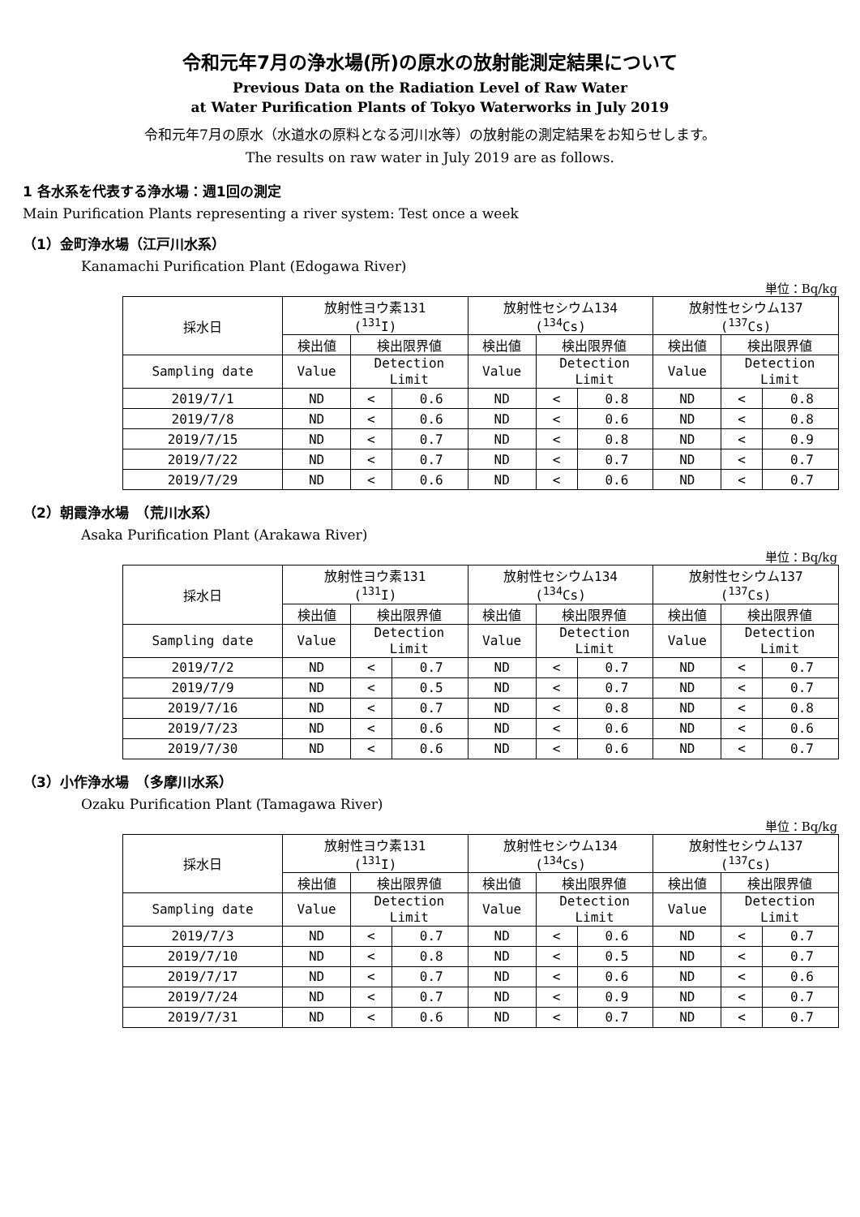令和元年7月の浄水場(所)の原水の放射能測定結果について
Previous Data on the Radiation Level of Raw Water
at Water Purification Plants of Tokyo Waterworks in July 2019
令和元年7月の原水（水道水の原料となる河川水等）の放射能の測定結果をお知らせします。
The results on raw water in July 2019 are as follows.
1 各水系を代表する浄水場：週1回の測定
Main Purification Plants representing a river system: Test once a week
（1）金町浄水場（江戸川水系）
Kanamachi Purification Plant (Edogawa River)
単位：Bq/kg
| 採水日 | 放射性ヨウ素131 (<sup>131</sup>I) | | | 放射性セシウム134 (<sup>134</sup>Cs) | | | 放射性セシウム137 (<sup>137</sup>Cs) | | |
| --- | --- | --- | --- | --- | --- | --- | --- | --- | --- |
| | 検出値 | 検出限界値 | | 検出値 | 検出限界値 | | 検出値 | 検出限界値 | |
| Sampling date | Value | Detection Limit | | Value | Detection Limit | | Value | Detection Limit | |
| 2019/7/1 | ND | < | 0.6 | ND | < | 0.8 | ND | < | 0.8 |
| 2019/7/8 | ND | < | 0.6 | ND | < | 0.6 | ND | < | 0.8 |
| 2019/7/15 | ND | < | 0.7 | ND | < | 0.8 | ND | < | 0.9 |
| 2019/7/22 | ND | < | 0.7 | ND | < | 0.7 | ND | < | 0.7 |
| 2019/7/29 | ND | < | 0.6 | ND | < | 0.6 | ND | < | 0.7 |
（2）朝霞浄水場　（荒川水系）
Asaka Purification Plant (Arakawa River)
単位：Bq/kg
| 採水日 | 放射性ヨウ素131 (<sup>131</sup>I) | | | 放射性セシウム134 (<sup>134</sup>Cs) | | | 放射性セシウム137 (<sup>137</sup>Cs) | | |
| --- | --- | --- | --- | --- | --- | --- | --- | --- | --- |
| | 検出値 | 検出限界値 | | 検出値 | 検出限界値 | | 検出値 | 検出限界値 | |
| Sampling date | Value | Detection Limit | | Value | Detection Limit | | Value | Detection Limit | |
| 2019/7/2 | ND | < | 0.7 | ND | < | 0.7 | ND | < | 0.7 |
| 2019/7/9 | ND | < | 0.5 | ND | < | 0.7 | ND | < | 0.7 |
| 2019/7/16 | ND | < | 0.7 | ND | < | 0.8 | ND | < | 0.8 |
| 2019/7/23 | ND | < | 0.6 | ND | < | 0.6 | ND | < | 0.6 |
| 2019/7/30 | ND | < | 0.6 | ND | < | 0.6 | ND | < | 0.7 |
（3）小作浄水場　（多摩川水系）
Ozaku Purification Plant (Tamagawa River)
単位：Bq/kg
| 採水日 | 放射性ヨウ素131 (<sup>131</sup>I) | | | 放射性セシウム134 (<sup>134</sup>Cs) | | | 放射性セシウム137 (<sup>137</sup>Cs) | | |
| --- | --- | --- | --- | --- | --- | --- | --- | --- | --- |
| | 検出値 | 検出限界値 | | 検出値 | 検出限界値 | | 検出値 | 検出限界値 | |
| Sampling date | Value | Detection Limit | | Value | Detection Limit | | Value | Detection Limit | |
| 2019/7/3 | ND | < | 0.7 | ND | < | 0.6 | ND | < | 0.7 |
| 2019/7/10 | ND | < | 0.8 | ND | < | 0.5 | ND | < | 0.7 |
| 2019/7/17 | ND | < | 0.7 | ND | < | 0.6 | ND | < | 0.6 |
| 2019/7/24 | ND | < | 0.7 | ND | < | 0.9 | ND | < | 0.7 |
| 2019/7/31 | ND | < | 0.6 | ND | < | 0.7 | ND | < | 0.7 |